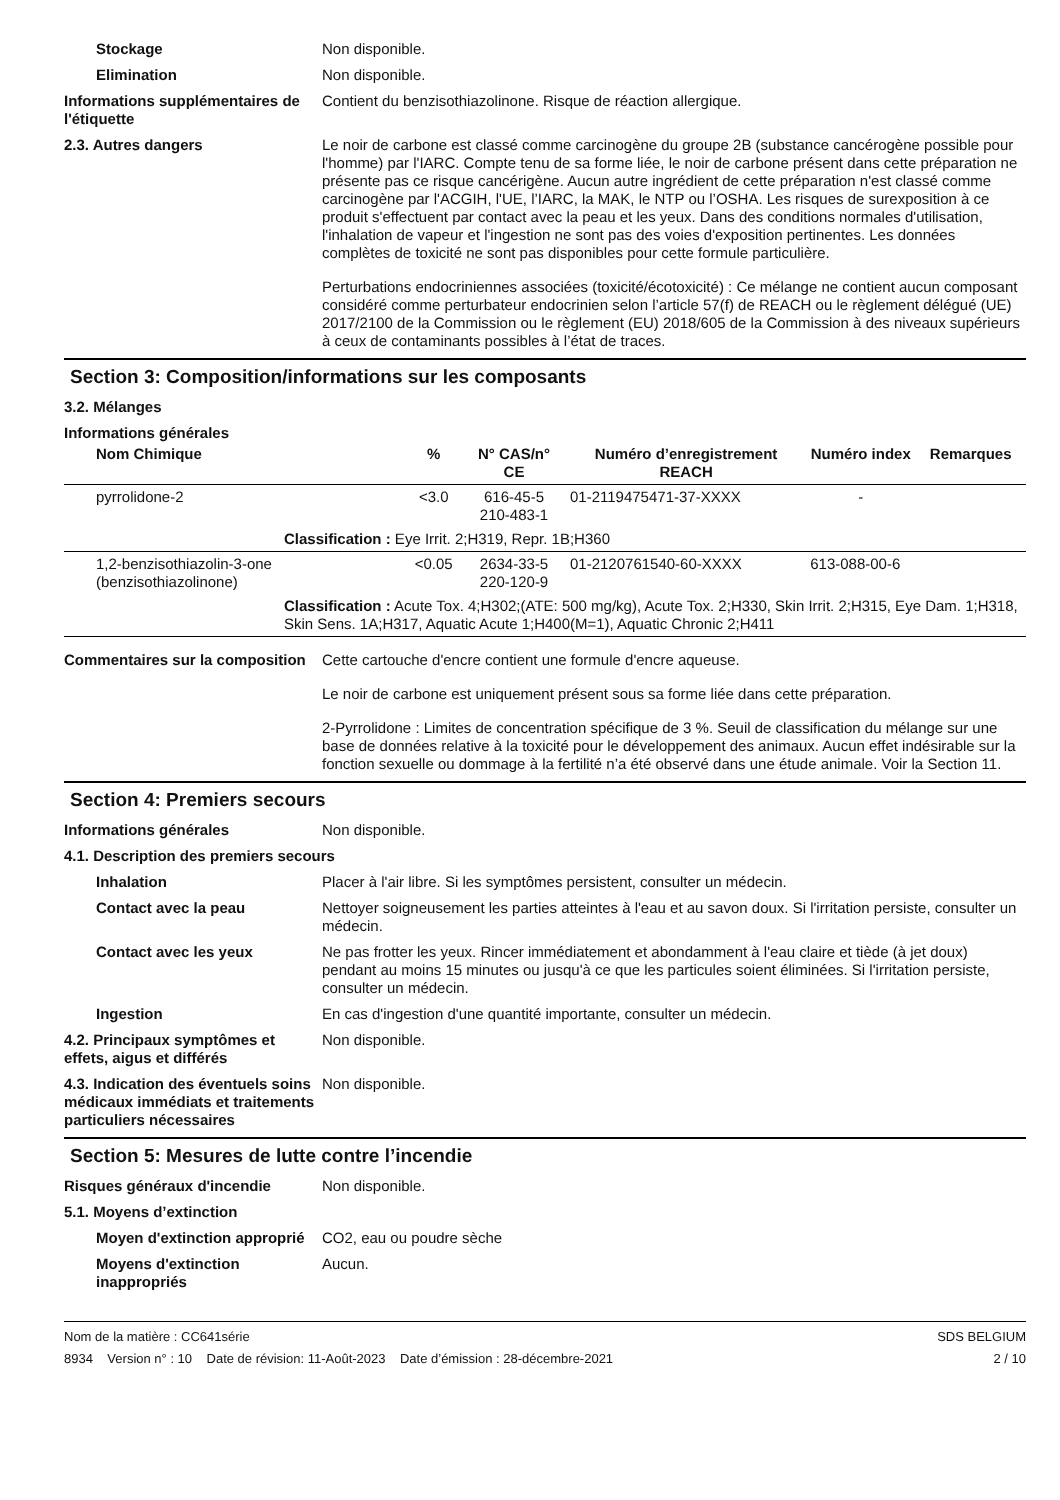Stockage Non disponible.
Elimination Non disponible.
Informations supplémentaires de l'étiquette
Contient du benzisothiazolinone. Risque de réaction allergique.
2.3. Autres dangers Le noir de carbone est classé comme carcinogène du groupe 2B (substance cancérogène possible pour l'homme) par l'IARC. Compte tenu de sa forme liée, le noir de carbone présent dans cette préparation ne présente pas ce risque cancérigène. Aucun autre ingrédient de cette préparation n'est classé comme carcinogène par l'ACGIH, l'UE, l’IARC, la MAK, le NTP ou l’OSHA. Les risques de surexposition à ce produit s'effectuent par contact avec la peau et les yeux. Dans des conditions normales d'utilisation, l'inhalation de vapeur et l'ingestion ne sont pas des voies d'exposition pertinentes. Les données complètes de toxicité ne sont pas disponibles pour cette formule particulière.
Perturbations endocriniennes associées (toxicité/écotoxicité) : Ce mélange ne contient aucun composant considéré comme perturbateur endocrinien selon l’article 57(f) de REACH ou le règlement délégué (UE) 2017/2100 de la Commission ou le règlement (EU) 2018/605 de la Commission à des niveaux supérieurs à ceux de contaminants possibles à l’état de traces.
Section 3: Composition/informations sur les composants
3.2. Mélanges
Informations générales
| Nom Chimique | % | N° CAS/n° CE | Numéro d’enregistrement REACH | Numéro index | Remarques |
| --- | --- | --- | --- | --- | --- |
| pyrrolidone-2 | <3.0 | 616-45-5 210-483-1 | 01-2119475471-37-XXXX | - | |
| Classification : Eye Irrit. 2;H319, Repr. 1B;H360 | | | | | |
| 1,2-benzisothiazolin-3-one (benzisothiazolinone) | <0.05 | 2634-33-5 220-120-9 | 01-2120761540-60-XXXX | 613-088-00-6 | |
| Classification : Acute Tox. 4;H302;(ATE: 500 mg/kg), Acute Tox. 2;H330, Skin Irrit. 2;H315, Eye Dam. 1;H318, Skin Sens. 1A;H317, Aquatic Acute 1;H400(M=1), Aquatic Chronic 2;H411 | | | | | |
Commentaires sur la composition
Cette cartouche d'encre contient une formule d'encre aqueuse.
Le noir de carbone est uniquement présent sous sa forme liée dans cette préparation.
2-Pyrrolidone : Limites de concentration spécifique de 3 %. Seuil de classification du mélange sur une base de données relative à la toxicité pour le développement des animaux. Aucun effet indésirable sur la fonction sexuelle ou dommage à la fertilité n’a été observé dans une étude animale. Voir la Section 11.
Section 4: Premiers secours
Informations générales Non disponible.
4.1. Description des premiers secours
Inhalation Placer à l'air libre. Si les symptômes persistent, consulter un médecin.
Contact avec la peau Nettoyer soigneusement les parties atteintes à l'eau et au savon doux. Si l'irritation persiste, consulter un médecin.
Contact avec les yeux Ne pas frotter les yeux. Rincer immédiatement et abondamment à l'eau claire et tiède (à jet doux) pendant au moins 15 minutes ou jusqu'à ce que les particules soient éliminées. Si l'irritation persiste, consulter un médecin.
Ingestion En cas d'ingestion d'une quantité importante, consulter un médecin.
4.2. Principaux symptômes et effets, aigus et différés
Non disponible.
4.3. Indication des éventuels soins médicaux immédiats et traitements particuliers nécessaires
Non disponible.
Section 5: Mesures de lutte contre l’incendie
Risques généraux d'incendie Non disponible.
5.1. Moyens d’extinction
Moyen d'extinction approprié
CO2, eau ou poudre sèche
Moyens d'extinction inappropriés
Aucun.
Nom de la matière : CC641série
8934 Version n° : 10 Date de révision: 11-Août-2023 Date d’émission : 28-décembre-2021
SDS BELGIUM
2 / 10